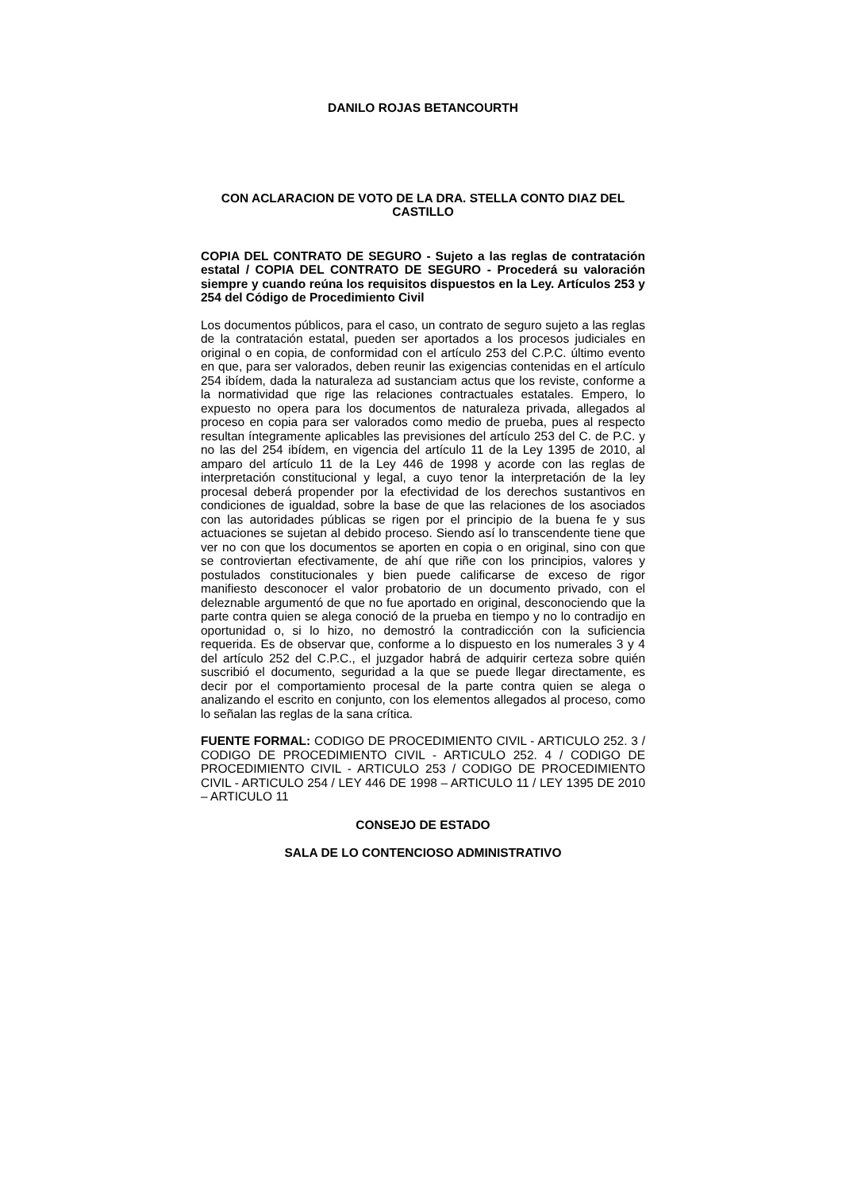DANILO ROJAS BETANCOURTH
CON ACLARACION DE VOTO DE LA DRA. STELLA CONTO DIAZ DEL CASTILLO
COPIA DEL CONTRATO DE SEGURO - Sujeto a las reglas de contratación estatal / COPIA DEL CONTRATO DE SEGURO - Procederá su valoración siempre y cuando reúna los requisitos dispuestos en la Ley. Artículos 253 y 254 del Código de Procedimiento Civil
Los documentos públicos, para el caso, un contrato de seguro sujeto a las reglas de la contratación estatal, pueden ser aportados a los procesos judiciales en original o en copia, de conformidad con el artículo 253 del C.P.C. último evento en que, para ser valorados, deben reunir las exigencias contenidas en el artículo 254 ibídem, dada la naturaleza ad sustanciam actus que los reviste, conforme a la normatividad que rige las relaciones contractuales estatales. Empero, lo expuesto no opera para los documentos de naturaleza privada, allegados al proceso en copia para ser valorados como medio de prueba, pues al respecto resultan íntegramente aplicables las previsiones del artículo 253 del C. de P.C. y no las del 254 ibídem, en vigencia del artículo 11 de la Ley 1395 de 2010, al amparo del artículo 11 de la Ley 446 de 1998 y acorde con las reglas de interpretación constitucional y legal, a cuyo tenor la interpretación de la ley procesal deberá propender por la efectividad de los derechos sustantivos en condiciones de igualdad, sobre la base de que las relaciones de los asociados con las autoridades públicas se rigen por el principio de la buena fe y sus actuaciones se sujetan al debido proceso. Siendo así lo transcendente tiene que ver no con que los documentos se aporten en copia o en original, sino con que se controviertan efectivamente, de ahí que riñe con los principios, valores y postulados constitucionales y bien puede calificarse de exceso de rigor manifiesto desconocer el valor probatorio de un documento privado, con el deleznable argumentó de que no fue aportado en original, desconociendo que la parte contra quien se alega conoció de la prueba en tiempo y no lo contradijo en oportunidad o, si lo hizo, no demostró la contradicción con la suficiencia requerida. Es de observar que, conforme a lo dispuesto en los numerales 3 y 4 del artículo 252 del C.P.C., el juzgador habrá de adquirir certeza sobre quién suscribió el documento, seguridad a la que se puede llegar directamente, es decir por el comportamiento procesal de la parte contra quien se alega o analizando el escrito en conjunto, con los elementos allegados al proceso, como lo señalan las reglas de la sana crítica.
FUENTE FORMAL: CODIGO DE PROCEDIMIENTO CIVIL - ARTICULO 252. 3 / CODIGO DE PROCEDIMIENTO CIVIL - ARTICULO 252. 4 / CODIGO DE PROCEDIMIENTO CIVIL - ARTICULO 253 / CODIGO DE PROCEDIMIENTO CIVIL - ARTICULO 254 / LEY 446 DE 1998 – ARTICULO 11 / LEY 1395 DE 2010 – ARTICULO 11
CONSEJO DE ESTADO
SALA DE LO CONTENCIOSO ADMINISTRATIVO